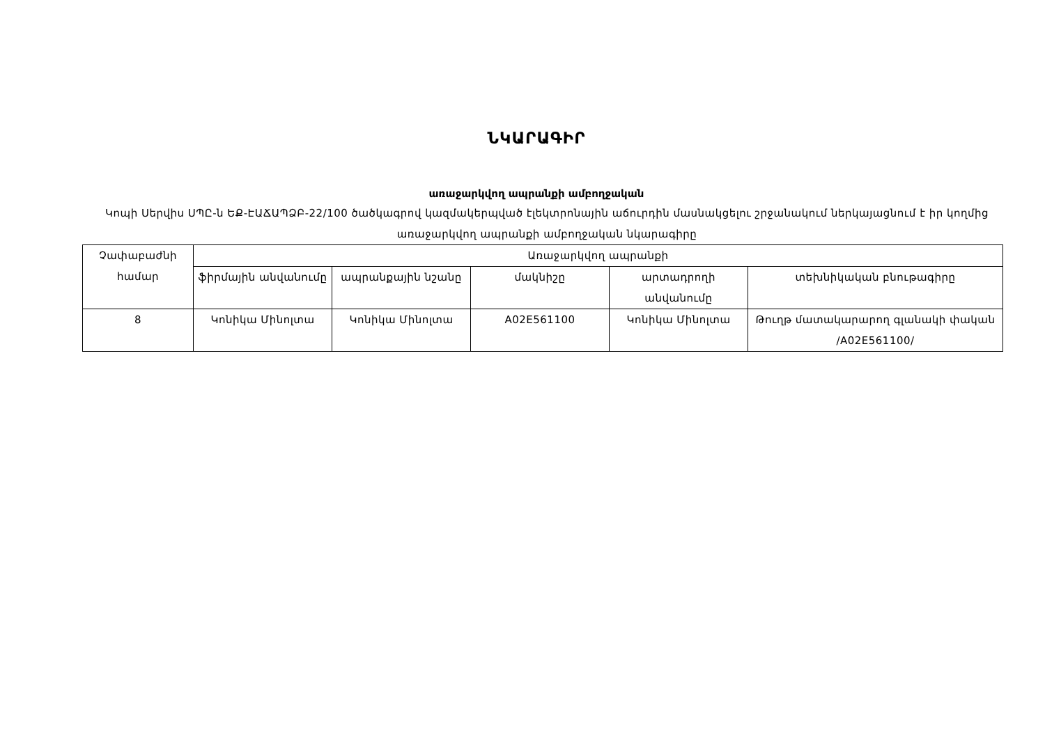ՆԿԱՐԱԳԻՐ
առաջարկվող ապրանքի ամբողջական
Կոպի Սերվիս ՍՊԸ-ն ԵՔ-ԷԱՃԱՊՁԲ-22/100 ծածկագրով կազմակերպված էլեկտրոնային աճուրդին մասնակցելու շրջանակում ներկայացնում է իր կողմից առաջարկվող ապրանքի ամբողջական նկարագիրը
| Չափաբաժնի համար | Առաջարկվող ապրանքի | | | | |
| --- | --- | --- | --- | --- | --- |
| | ֆիրմային անվանումը | ապրանքային նշանը | մակնիշը | արտադրողի անվանումը | տեխնիկական բնութագիրը |
| 8 | Կոնիկա Մինոլտա | Կոնիկա Մինոլտա | A02E561100 | Կոնիկա Մինոլտա | Թուղթ մատակարարող գլանակի փական /A02E561100/ |